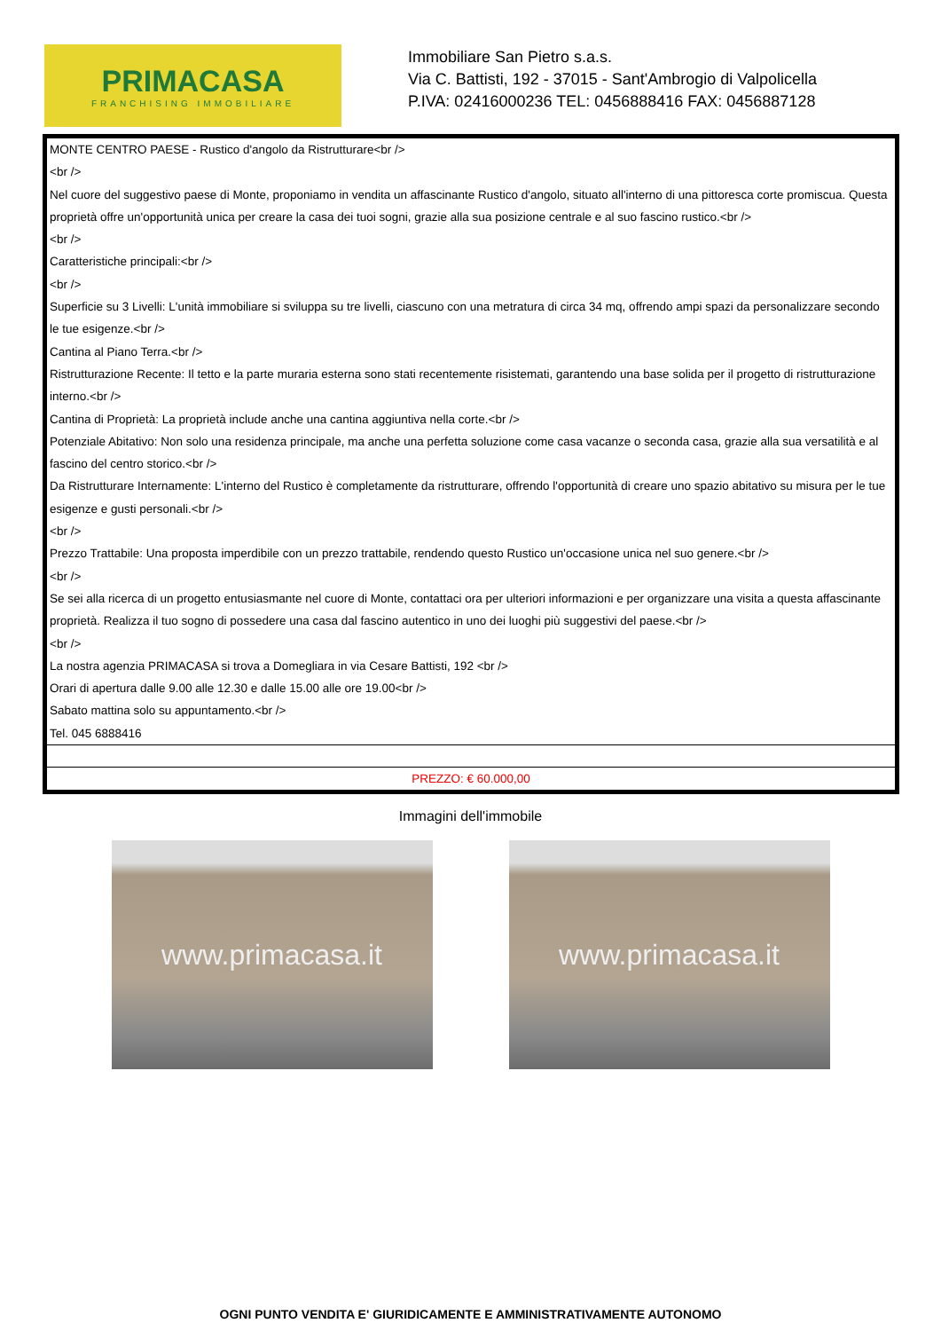PRIMACASA
FRANCHISING IMMOBILIARE
Immobiliare San Pietro s.a.s.
Via C. Battisti, 192 - 37015 - Sant'Ambrogio di Valpolicella
P.IVA: 02416000236 TEL: 0456888416 FAX: 0456887128
| MONTE CENTRO PAESE - Rustico d'angolo da Ristrutturare<br /> <br /> Nel cuore del suggestivo paese di Monte, proponiamo in vendita un affascinante Rustico d'angolo, situato all'interno di una pittoresca corte promiscua. Questa proprietà offre un'opportunità unica per creare la casa dei tuoi sogni, grazie alla sua posizione centrale e al suo fascino rustico.<br /> <br /> Caratteristiche principali:<br /> <br /> Superficie su 3 Livelli: L'unità immobiliare si sviluppa su tre livelli, ciascuno con una metratura di circa 34 mq, offrendo ampi spazi da personalizzare secondo le tue esigenze.<br /> Cantina al Piano Terra.<br /> Ristrutturazione Recente: Il tetto e la parte muraria esterna sono stati recentemente risistemati, garantendo una base solida per il progetto di ristrutturazione interno.<br /> Cantina di Proprietà: La proprietà include anche una cantina aggiuntiva nella corte.<br /> Potenziale Abitativo: Non solo una residenza principale, ma anche una perfetta soluzione come casa vacanze o seconda casa, grazie alla sua versatilità e al fascino del centro storico.<br /> Da Ristrutturare Internamente: L'interno del Rustico è completamente da ristrutturare, offrendo l'opportunità di creare uno spazio abitativo su misura per le tue esigenze e gusti personali.<br /> <br /> Prezzo Trattabile: Una proposta imperdibile con un prezzo trattabile, rendendo questo Rustico un'occasione unica nel suo genere.<br /> <br /> Se sei alla ricerca di un progetto entusiasmante nel cuore di Monte, contattaci ora per ulteriori informazioni e per organizzare una visita a questa affascinante proprietà. Realizza il tuo sogno di possedere una casa dal fascino autentico in uno dei luoghi più suggestivi del paese.<br /> <br /> La nostra agenzia PRIMACASA si trova a Domegliara in via Cesare Battisti, 192 <br /> Orari di apertura dalle 9.00 alle 12.30 e dalle 15.00 alle ore 19.00<br /> Sabato mattina solo su appuntamento.<br /> Tel. 045 6888416 |
| PREZZO: € 60.000,00 |
Immagini dell'immobile
www.primacasa.it www.primacasa.it
OGNI PUNTO VENDITA E' GIURIDICAMENTE E AMMINISTRATIVAMENTE AUTONOMO